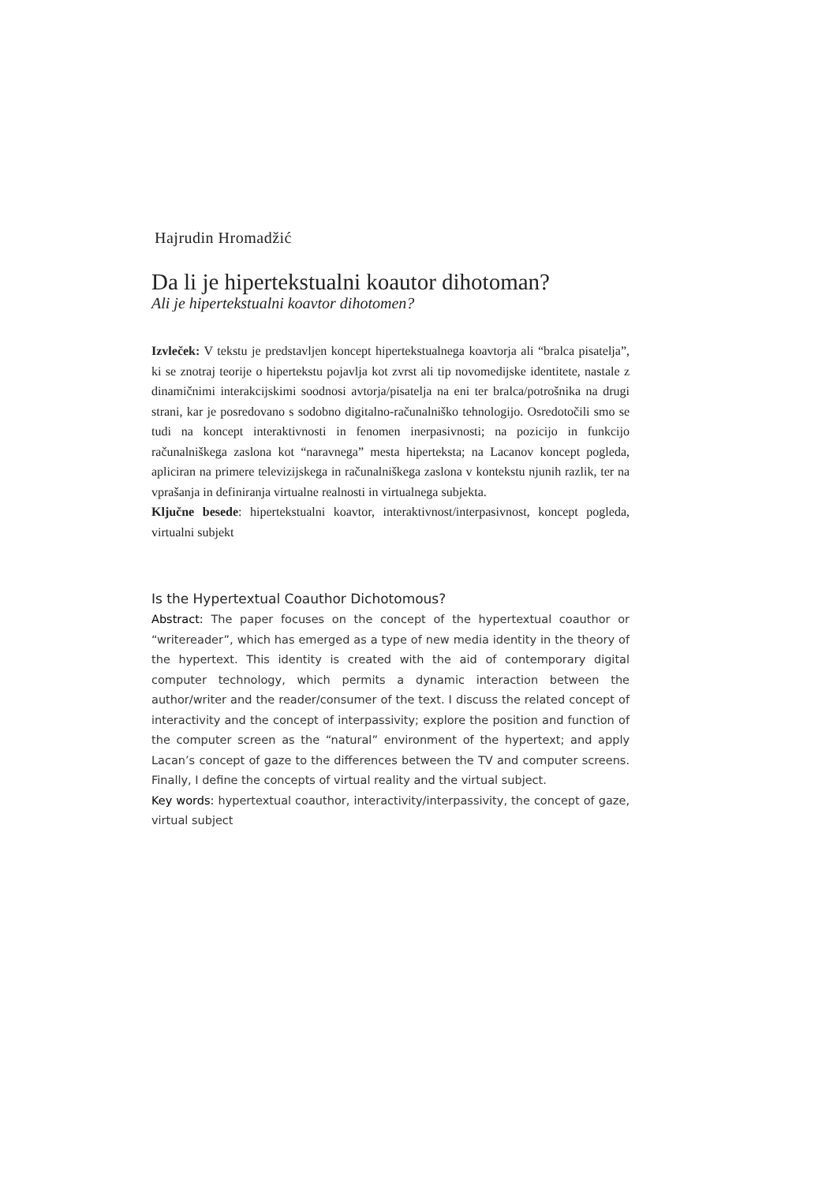Hajrudin Hromadžić
Da li je hipertekstualni koautor dihotoman?
Ali je hipertekstualni koavtor dihotomen?
Izvleček: V tekstu je predstavljen koncept hipertekstualnega koavtorja ali “bralca pisatelja”, ki se znotraj teorije o hipertekstu pojavlja kot zvrst ali tip novomedijske identitete, nastale z dinamičnimi interakcijskimi soodnosi avtorja/pisatelja na eni ter bralca/potrošnika na drugi strani, kar je posredovano s sodobno digitalno-računalniško tehnologijo. Osredotočili smo se tudi na koncept interaktivnosti in fenomen inerpasivnosti; na pozicijo in funkcijo računalniškega zaslona kot “naravnega” mesta hiperteksta; na Lacanov koncept pogleda, apliciran na primere televizijskega in računalniškega zaslona v kontekstu njunih razlik, ter na vprašanja in definiranja virtualne realnosti in virtualnega subjekta.
Ključne besede: hipertekstualni koavtor, interaktivnost/interpasivnost, koncept pogleda, virtualni subjekt
Is the Hypertextual Coauthor Dichotomous?
Abstract: The paper focuses on the concept of the hypertextual coauthor or “writereader”, which has emerged as a type of new media identity in the theory of the hypertext. This identity is created with the aid of contemporary digital computer technology, which permits a dynamic interaction between the author/writer and the reader/consumer of the text. I discuss the related concept of interactivity and the concept of interpassivity; explore the position and function of the computer screen as the “natural” environment of the hypertext; and apply Lacan’s concept of gaze to the differences between the TV and computer screens. Finally, I define the concepts of virtual reality and the virtual subject.
Key words: hypertextual coauthor, interactivity/interpassivity, the concept of gaze, virtual subject